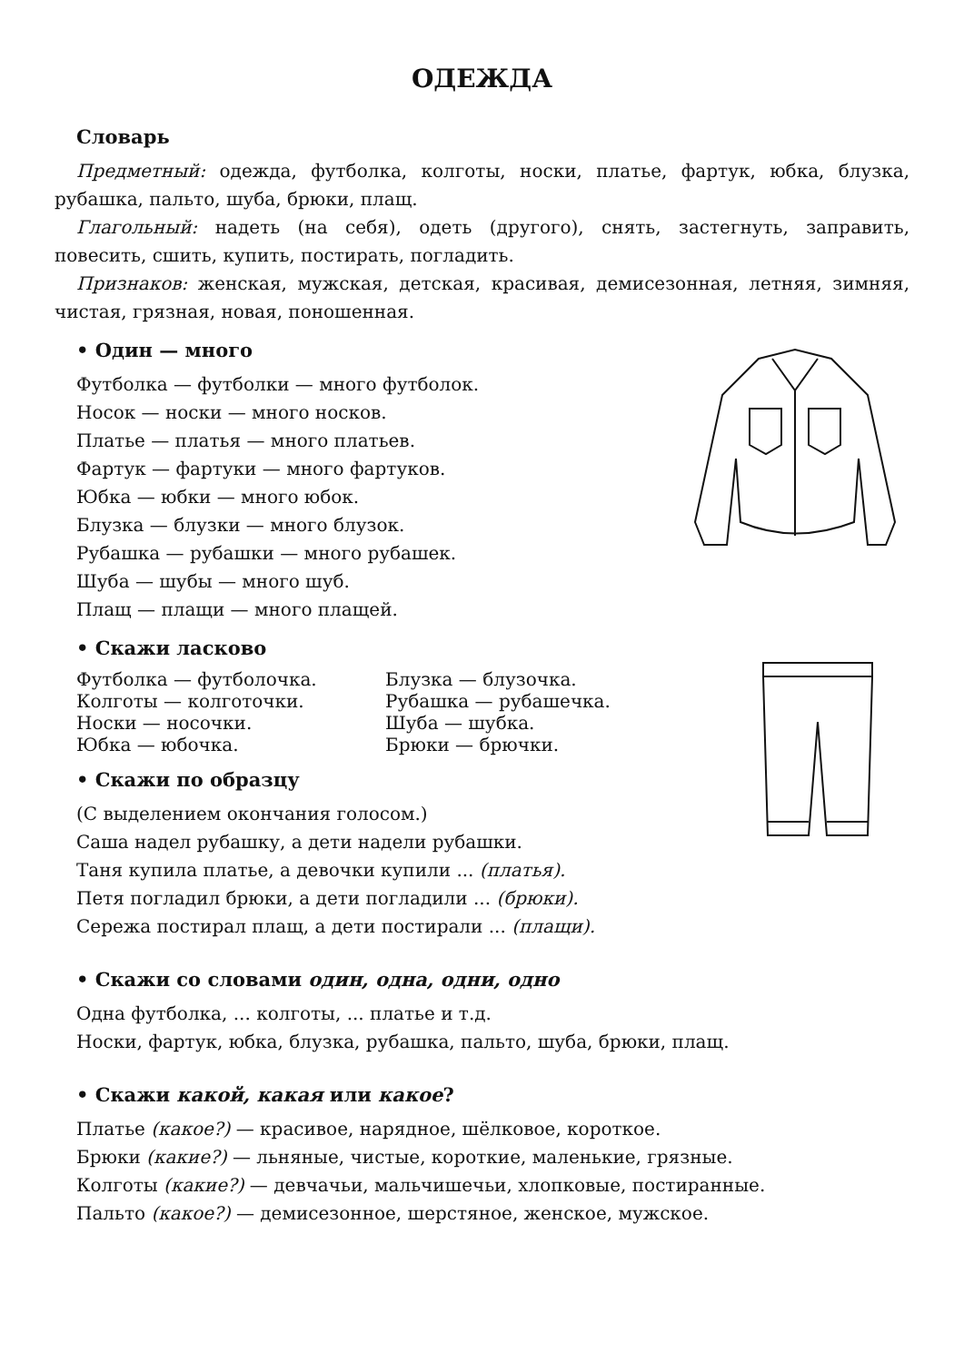ОДЕЖДА
Словарь
Предметный: одежда, футболка, колготы, носки, платье, фартук, юбка, блузка, рубашка, пальто, шуба, брюки, плащ.
Глагольный: надеть (на себя), одеть (другого), снять, застегнуть, заправить, повесить, сшить, купить, постирать, погладить.
Признаков: женская, мужская, детская, красивая, демисезонная, летняя, зимняя, чистая, грязная, новая, поношенная.
• Один — много
Футболка — футболки — много футболок.
Носок — носки — много носков.
Платье — платья — много платьев.
Фартук — фартуки — много фартуков.
Юбка — юбки — много юбок.
Блузка — блузки — много блузок.
Рубашка — рубашки — много рубашек.
Шуба — шубы — много шуб.
Плащ — плащи — много плащей.
• Скажи ласково
Футболка — футболочка. Блузка — блузочка.
Колготы — колготочки. Рубашка — рубашечка.
Носки — носочки. Шуба — шубка.
Юбка — юбочка. Брюки — брючки.
• Скажи по образцу
(С выделением окончания голосом.)
Саша надел рубашку, а дети надели рубашки.
Таня купила платье, а девочки купили ... (платья).
Петя погладил брюки, а дети погладили ... (брюки).
Сережа постирал плащ, а дети постирали ... (плащи).
• Скажи со словами один, одна, одни, одно
Одна футболка, ... колготы, ... платье и т.д.
Носки, фартук, юбка, блузка, рубашка, пальто, шуба, брюки, плащ.
• Скажи какой, какая или какое?
Платье (какое?) — красивое, нарядное, шёлковое, короткое.
Брюки (какие?) — льняные, чистые, короткие, маленькие, грязные.
Колготы (какие?) — девчачьи, мальчишечьи, хлопковые, постиранные.
Пальто (какое?) — демисезонное, шерстяное, женское, мужское.